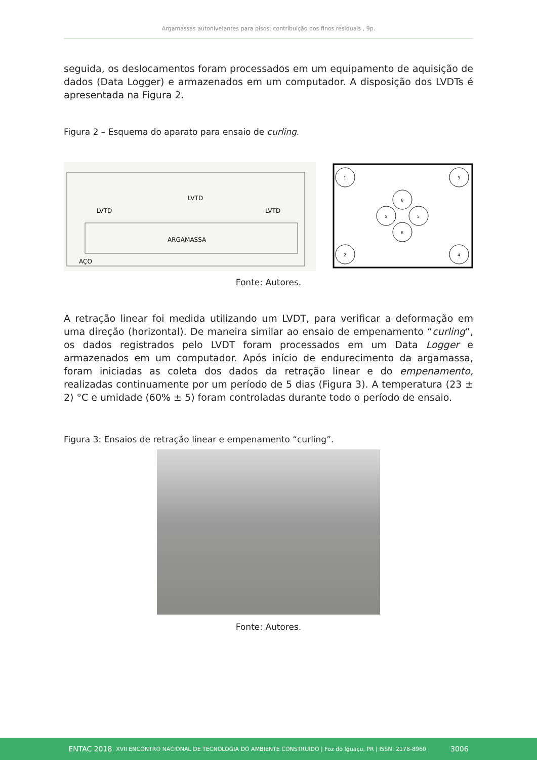Argamassas autonivelantes para pisos: contribuição dos finos residuais , 9p.
seguida, os deslocamentos foram processados em um equipamento de aquisição de dados (Data Logger) e armazenados em um computador. A disposição dos LVDTs é apresentada na Figura 2.
Figura 2 – Esquema do aparato para ensaio de curling.
ARGAMASSA
LVTD
LVTD
LVTD
AÇO
1
3
2
4
6
6
5
5
Fonte: Autores.
A retração linear foi medida utilizando um LVDT, para verificar a deformação em uma direção (horizontal). De maneira similar ao ensaio de empenamento “curling”, os dados registrados pelo LVDT foram processados em um Data Logger e armazenados em um computador. Após início de endurecimento da argamassa, foram iniciadas as coleta dos dados da retração linear e do empenamento, realizadas continuamente por um período de 5 dias (Figura 3). A temperatura (23 ± 2) °C e umidade (60% ± 5) foram controladas durante todo o período de ensaio.
Figura 3: Ensaios de retração linear e empenamento “curling”.
Fonte: Autores.
ENTAC 2018 XVII ENCONTRO NACIONAL DE TECNOLOGIA DO AMBIENTE CONSTRUÍDO | Foz do Iguaçu, PR | ISSN: 2178-8960 3006